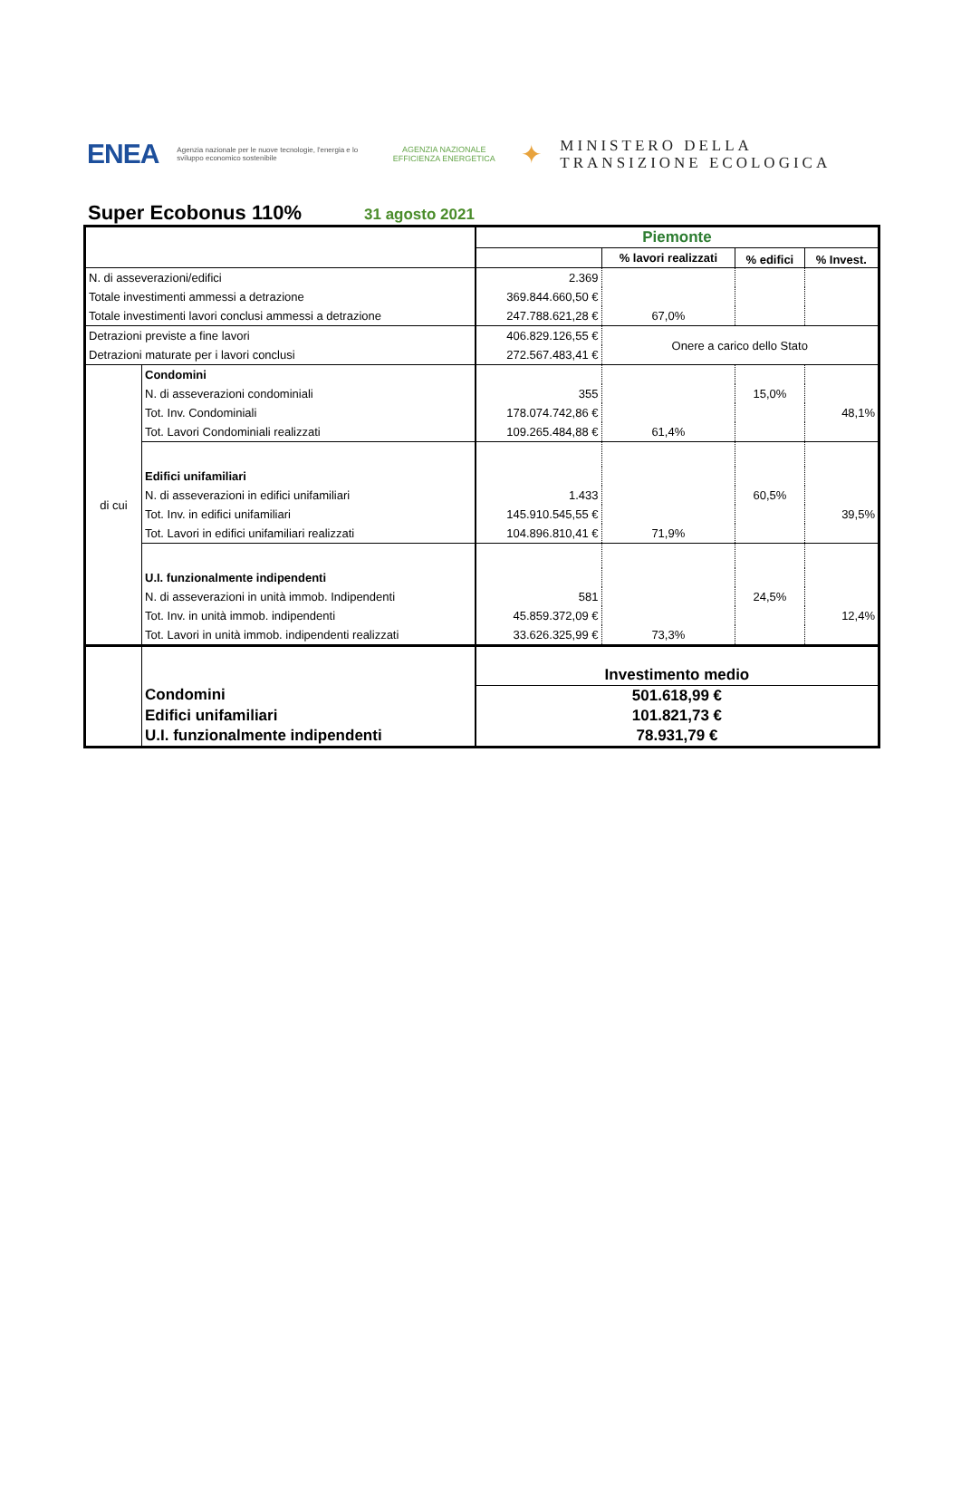ENEA Agenzia nazionale per le nuove tecnologie, l'energia e lo sviluppo economico sostenibile AGENZIA NAZIONALE EFFICIENZA ENERGETICA ✦ MINISTERO DELLA
TRANSIZIONE ECOLOGICA
Super Ecobonus 110%
31 agosto 2021
| | | Piemonte | | | |
| | | | % lavori realizzati | % edifici | % Invest. |
| N. di asseverazioni/edifici | | 2.369 | | | |
| Totale investimenti ammessi a detrazione | | 369.844.660,50 € | | | |
| Totale investimenti lavori conclusi ammessi a detrazione | | 247.788.621,28 € | 67,0% | | |
| Detrazioni previste a fine lavori | | 406.829.126,55 € | Onere a carico dello Stato | | |
| Detrazioni maturate per i lavori conclusi | | 272.567.483,41 € | | | |
| di cui | Condomini | | | | |
| | N. di asseverazioni condominiali | 355 | | 15,0% | |
| | Tot. Inv. Condominiali | 178.074.742,86 € | | | 48,1% |
| | Tot. Lavori Condominiali realizzati | 109.265.484,88 € | 61,4% | | |
| | Edifici unifamiliari | | | | |
| | N. di asseverazioni in edifici unifamiliari | 1.433 | | 60,5% | |
| | Tot. Inv. in edifici unifamiliari | 145.910.545,55 € | | | 39,5% |
| | Tot. Lavori in edifici unifamiliari realizzati | 104.896.810,41 € | 71,9% | | |
| | U.I. funzionalmente indipendenti | | | | |
| | N. di asseverazioni in unità immob. Indipendenti | 581 | | 24,5% | |
| | Tot. Inv. in unità immob. indipendenti | 45.859.372,09 € | | | 12,4% |
| | Tot. Lavori in unità immob. indipendenti realizzati | 33.626.325,99 € | 73,3% | | |
| | | Investimento medio | | | |
| | Condomini | 501.618,99 € | | | |
| | Edifici unifamiliari | 101.821,73 € | | | |
| | U.I. funzionalmente indipendenti | 78.931,79 € | | | |